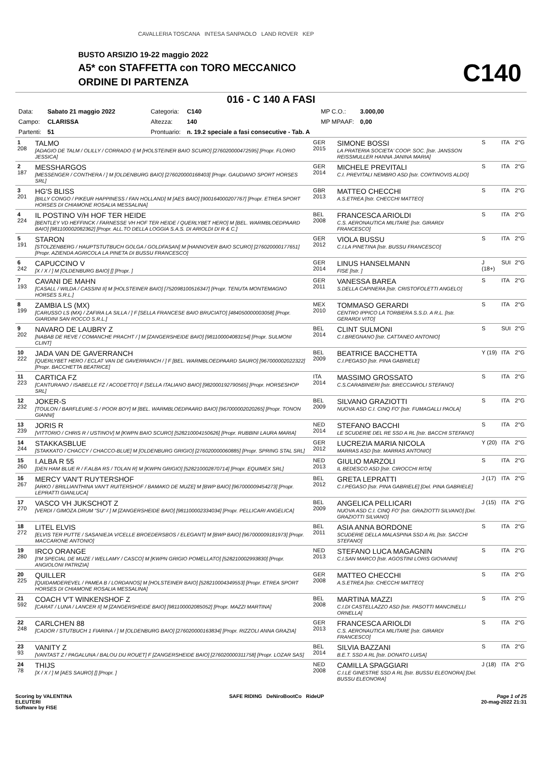CAVALLERIA TOSCANA INTESA SANPAOLO LAND ROVER KEP
BUSTO ARSIZIO 19-22 maggio 2022
A5* con STAFFETTA con TORO MECCANICO
ORDINE DI PARTENZA C140
016 - C 140 A FASI
| Data: | Sabato 21 maggio 2022 | Categoria: | C140 | MP C.O.: | 3.000,00 |
| Campo: | CLARISSA | Altezza: | 140 | MP MPAAF: | 0,00 |
| Partenti: | 51 | Prontuario: | n. 19.2 speciale a fasi consecutive - Tab. A | | |
| 1 208 | TALMO [ADAGIO DE TALM / OLILLY / CORRADO I] M [HOLSTEINER BAIO SCURO] [276020000472595] [Propr. FLORIO JESSICA] | GER 2015 | SIMONE BOSSI LA PRATERIA SOCIETA' COOP. SOC. [Istr. JANSSON REISSMULLER HANNA JANINA MARIA] | S | ITA | 2°G |
| 2 187 | MESSHARGOS [MESSENGER / CONTHERA / ] M [OLDENBURG BAIO] [276020000168403] [Propr. GAUDIANO SPORT HORSES SRL] | GER 2014 | MICHELE PREVITALI C.I. PREVITALI NEMBRO ASD [Istr. CORTINOVIS ALDO] | S | ITA | 2°G |
| 3 201 | HG'S BLISS [BILLY CONGO / PIKEUR HAPPINESS / FAN HOLLAND] M [AES BAIO] [900164000207767] [Propr. ETREA SPORT HORSES DI CHIAMONE ROSALIA MESSALINA] | GBR 2013 | MATTEO CHECCHI A.S.ETREA [Istr. CHECCHI MATTEO] | S | ITA | 2°G |
| 4 224 | IL POSTINO V/H HOF TER HEIDE [BENTLEY VD HEFFINCK / FARNESSE VH HOF TER HEIDE / QUERLYBET HERO] M [BEL. WARMBLOEDPAARD BAIO] [981100002082362] [Propr. ALL.TO DELLA LOGGIA S.A.S. DI ARIOLDI DI R & C.] | BEL 2008 | FRANCESCA ARIOLDI C.S. AERONAUTICA MILITARE [Istr. GIRARDI FRANCESCO] | S | ITA | 2°G |
| 5 191 | STARON [STOLZENBERG / HAUPTSTUTBUCH GOLGA / GOLDFASAN] M [HANNOVER BAIO SCURO] [276020000177651] [Propr. AZIENDA AGRICOLA LA PINETA DI BUSSU FRANCESCO] | GER 2012 | VIOLA BUSSU C.I.LA PINETINA [Istr. BUSSU FRANCESCO] | S | ITA | 2°G |
| 6 242 | CAPUCCINO V [X / X / ] M [OLDENBURG BAIO] [] [Propr. ] | GER 2014 | LINUS HANSELMANN FISE [Istr. ] | J (18+) | SUI | 2°G |
| 7 193 | CAVANI DE MAHN [CASALL / WILDA / CASSINI II] M [HOLSTEINER BAIO] [752098100516347] [Propr. TENUTA MONTEMAGNO HORSES S.R.L.] | GER 2011 | VANESSA BAREA S.DELLA CAPINERA [Istr. CRISTOFOLETTI ANGELO] | S | ITA | 2°G |
| 8 199 | ZAMBIA LS (MX) [CARUSSO LS (MX) / ZAFIRA LA SILLA / ] F [SELLA FRANCESE BAIO BRUCIATO] [484050000003058] [Propr. GIARDINI SAN ROCCO S.R.L.] | MEX 2010 | TOMMASO GERARDI CENTRO IPPICO LA TORBIERA S.S.D. A R.L. [Istr. GERARDI VITO] | S | ITA | 2°G |
| 9 202 | NAVARO DE LAUBRY Z [NABAB DE REVE / COMANCHE PRACHT / ] M [ZANGERSHEIDE BAIO] [981100004083154] [Propr. SULMONI CLINT] | BEL 2014 | CLINT SULMONI C.I.BREGNANO [Istr. CATTANEO ANTONIO] | S | SUI | 2°G |
| 10 222 | JADA VAN DE GAVERRANCH [QUERLYBET HERO / ECLAT VAN DE GAVERRANCH / ] F [BEL. WARMBLOEDPAARD SAURO] [967000002022322] [Propr. BACCHETTA BEATRICE] | BEL 2009 | BEATRICE BACCHETTA C.I.PEGASO [Istr. PINA GABRIELE] | Y (19) | ITA | 2°G |
| 11 223 | CARTICA FZ [CANTURANO / ISABELLE FZ / ACODETTO] F [SELLA ITALIANO BAIO] [982000192790565] [Propr. HORSESHOP SRL] | ITA 2014 | MASSIMO GROSSATO C.S.CARABINIERI [Istr. BRECCIAROLI STEFANO] | S | ITA | 2°G |
| 12 232 | JOKER-S [TOULON / BARFLEURE-S / POOR BOY] M [BEL. WARMBLOEDPAARD BAIO] [967000002020265] [Propr. TONON GIANNI] | BEL 2009 | SILVANO GRAZIOTTI NUOVA ASD C.I. CINQ FO' [Istr. FUMAGALLI PAOLA] | S | ITA | 2°G |
| 13 239 | JORIS R [VITTORIO / CHRIS R / USTINOV] M [KWPN BAIO SCURO] [528210004150626] [Propr. RUBBINI LAURA MARIA] | NED 2014 | STEFANO BACCHI LE SCUDERIE DEL RE SSD A RL [Istr. BACCHI STEFANO] | S | ITA | 2°G |
| 14 244 | STAKKASBLUE [STAKKATO / CHACCY / CHACCO-BLUE] M [OLDENBURG GRIGIO] [276020000060885] [Propr. SPRING STAL SRL] | GER 2012 | LUCREZIA MARIA NICOLA MARRAS ASD [Istr. MARRAS ANTONIO] | Y (20) | ITA | 2°G |
| 15 260 | I.ALBA R 55 [DEN HAM BLUE R / F.ALBA RS / TOLAN R] M [KWPN GRIGIO] [528210002870714] [Propr. EQUIMEX SRL] | NED 2013 | GIULIO MARZOLI IL BEDESCO ASD [Istr. CIROCCHI RITA] | S | ITA | 2°G |
| 16 267 | MERCY VAN'T RUYTERSHOF [ARKO / BRILLIANTHINA VAN'T RUITERSHOF / BAMAKO DE MUZE] M [BWP BAIO] [967000009454273] [Propr. LEPRATTI GIANLUCA] | BEL 2012 | GRETA LEPRATTI C.I.PEGASO [Istr. PINA GABRIELE] [Del. PINA GABRIELE] | J (17) | ITA | 2°G |
| 17 270 | VASCO VH JUKSCHOT Z [VERDI / GIMOZA DRUM "SU" / ] M [ZANGERSHEIDE BAIO] [981100002334034] [Propr. PELLICARI ANGELICA] | BEL 2009 | ANGELICA PELLICARI NUOVA ASD C.I. CINQ FO' [Istr. GRAZIOTTI SILVANO] [Del. GRAZIOTTI SILVANO] | J (15) | ITA | 2°G |
| 18 272 | LITEL ELVIS [ELVIS TER PUTTE / SASANIEJA V/CELLE BROEDERSBOS / ELEGANT] M [BWP BAIO] [967000009181973] [Propr. MACCARONE ANTONIO] | BEL 2011 | ASIA ANNA BORDONE SCUDERIE DELLA MALASPINA SSD A RL [Istr. SACCHI STEFANO] | S | ITA | 2°G |
| 19 280 | IRCO ORANGE [I'M SPECIAL DE MUZE / WELLAMY / CASCO] M [KWPN GRIGIO POMELLATO] [528210002993830] [Propr. ANGIOLONI PATRIZIA] | NED 2013 | STEFANO LUCA MAGAGNIN C.I.SAN MARCO [Istr. AGOSTINI LORIS GIOVANNI] | S | ITA | 2°G |
| 20 225 | QUILLER [QUIDAMDEREVEL / PAMEA B / LORDANOS] M [HOLSTEINER BAIO] [528210004349553] [Propr. ETREA SPORT HORSES DI CHIAMONE ROSALIA MESSALINA] | GER 2008 | MATTEO CHECCHI A.S.ETREA [Istr. CHECCHI MATTEO] | S | ITA | 2°G |
| 21 592 | COACH V'T WINKENSHOF Z [CARAT / LUNA / LANCER II] M [ZANGERSHEIDE BAIO] [981100002085052] [Propr. MAZZI MARTINA] | BEL 2008 | MARTINA MAZZI C.I.DI CASTELLAZZO ASD [Istr. PASOTTI MANCINELLI ORNELLA] | S | ITA | 2°G |
| 22 248 | CARLCHEN 88 [CADOR / STUTBUCH 1 FIARINA / ] M [OLDENBURG BAIO] [276020000163834] [Propr. RIZZOLI ANNA GRAZIA] | GER 2013 | FRANCESCA ARIOLDI C.S. AERONAUTICA MILITARE [Istr. GIRARDI FRANCESCO] | S | ITA | 2°G |
| 23 93 | VANITY Z [VANTAST Z / PAGALUNA / BALOU DU ROUET] F [ZANGERSHEIDE BAIO] [276020000311758] [Propr. LOZAR SAS] | BEL 2014 | SILVIA BAZZANI B.E.T. SSD A RL [Istr. DONATO LUISA] | S | ITA | 2°G |
| 24 78 | THIJS [X / X / ] M [AES SAURO] [] [Propr. ] | NED 2008 | CAMILLA SPAGGIARI C.I.LE GINESTRE SSD A RL [Istr. BUSSU ELEONORA] [Del. BUSSU ELEONORA] | J (18) | ITA | 2°G |
Scoring by VALENTINA
ELEUTERI
Software by FISE
SAFE RIDING DeNiroBootCo RideUP
Page 1 of 25
20-mag-2022 21:31